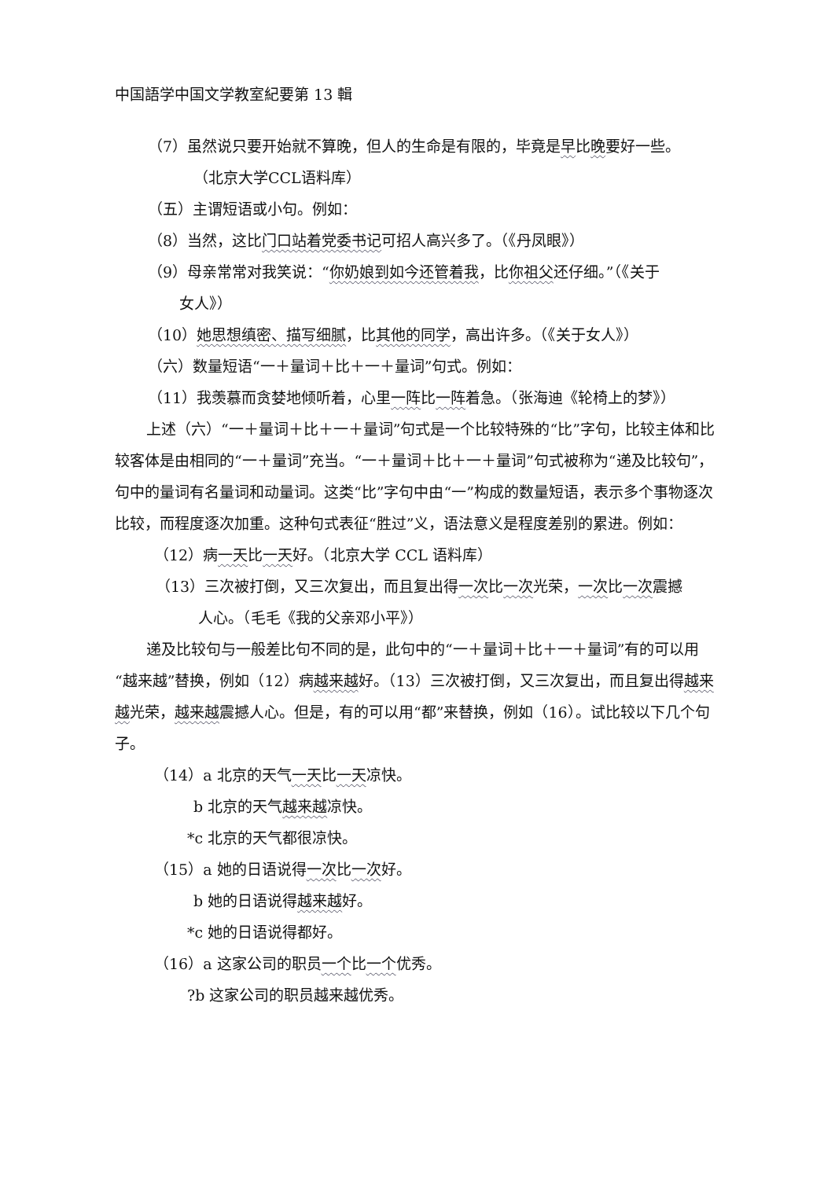中国語学中国文学教室紀要第 13 輯
（7）虽然说只要开始就不算晚，但人的生命是有限的，毕竟是早比晚要好一些。
（北京大学CCL语料库）
（五）主谓短语或小句。例如：
（8）当然，这比门口站着党委书记可招人高兴多了。（《丹凤眼》）
（9）母亲常常对我笑说：“你奶娘到如今还管着我，比你祖父还仔细。”（《关于
女人》）
（10）她思想缜密、描写细腻，比其他的同学，高出许多。（《关于女人》）
（六）数量短语“一＋量词＋比＋一＋量词”句式。例如：
（11）我羡慕而贪婪地倾听着，心里一阵比一阵着急。（张海迪《轮椅上的梦》）
上述（六）“一＋量词＋比＋一＋量词”句式是一个比较特殊的“比”字句，比较主体和比较客体是由相同的“一＋量词”充当。“一＋量词＋比＋一＋量词”句式被称为“递及比较句”，句中的量词有名量词和动量词。这类“比”字句中由“一”构成的数量短语，表示多个事物逐次比较，而程度逐次加重。这种句式表征“胜过”义，语法意义是程度差别的累进。例如：
（12）病一天比一天好。（北京大学 CCL 语料库）
（13）三次被打倒，又三次复出，而且复出得一次比一次光荣，一次比一次震撼
人心。（毛毛《我的父亲邓小平》）
递及比较句与一般差比句不同的是，此句中的“一＋量词＋比＋一＋量词”有的可以用“越来越”替换，例如（12）病越来越好。（13）三次被打倒，又三次复出，而且复出得越来越光荣，越来越震撼人心。但是，有的可以用“都”来替换，例如（16）。试比较以下几个句子。
（14）a 北京的天气一天比一天凉快。
b 北京的天气越来越凉快。
*c 北京的天气都很凉快。
（15）a 她的日语说得一次比一次好。
b 她的日语说得越来越好。
*c 她的日语说得都好。
（16）a 这家公司的职员一个比一个优秀。
?b 这家公司的职员越来越优秀。